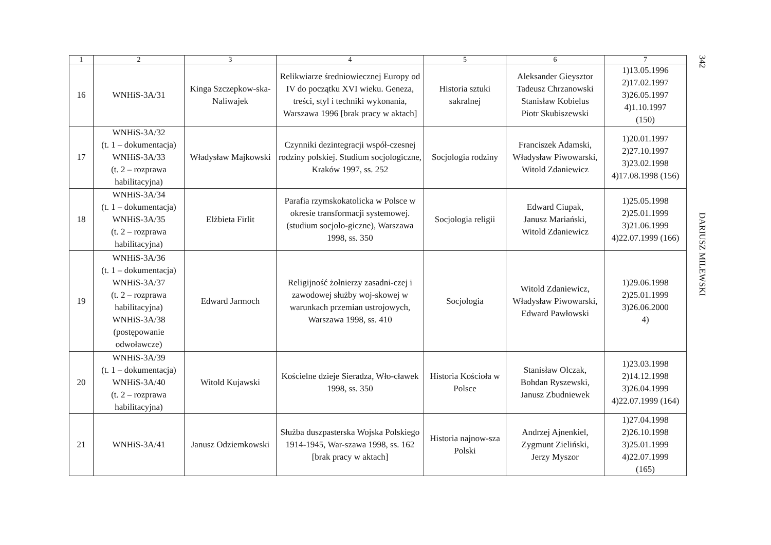| 1 | 2 | 3 | 4 | 5 | 6 | 7 |
| --- | --- | --- | --- | --- | --- | --- |
| 16 | WNHiS-3A/31 | Kinga Szczepkow-ska-Naliwajek | Relikwiarze średniowiecznej Europy od IV do początku XVI wieku. Geneza, treści, styl i techniki wykonania, Warszawa 1996 [brak pracy w aktach] | Historia sztuki sakralnej | Aleksander Gieysztor Tadeusz Chrzanowski Stanisław Kobielus Piotr Skubiszewski | 1)13.05.1996 2)17.02.1997 3)26.05.1997 4)1.10.1997 (150) |
| 17 | WNHiS-3A/32 (t. 1 – dokumentacja) WNHiS-3A/33 (t. 2 – rozprawa habilitacyjna) | Władysław Majkowski | Czynniki dezintegracji współ-czesnej rodziny polskiej. Studium socjologiczne, Kraków 1997, ss. 252 | Socjologia rodziny | Franciszek Adamski, Władysław Piwowarski, Witold Zdaniewicz | 1)20.01.1997 2)27.10.1997 3)23.02.1998 4)17.08.1998 (156) |
| 18 | WNHiS-3A/34 (t. 1 – dokumentacja) WNHiS-3A/35 (t. 2 – rozprawa habilitacyjna) | Elżbieta Firlit | Parafia rzymskokatolicka w Polsce w okresie transformacji systemowej. (studium socjolo-giczne), Warszawa 1998, ss. 350 | Socjologia religii | Edward Ciupak, Janusz Mariański, Witold Zdaniewicz | 1)25.05.1998 2)25.01.1999 3)21.06.1999 4)22.07.1999 (166) |
| 19 | WNHiS-3A/36 (t. 1 – dokumentacja) WNHiS-3A/37 (t. 2 – rozprawa habilitacyjna) WNHiS-3A/38 (postępowanie odwoławcze) | Edward Jarmoch | Religijność żołnierzy zasadni-czej i zawodowej służby woj-skowej w warunkach przemian ustrojowych, Warszawa 1998, ss. 410 | Socjologia | Witold Zdaniewicz, Władysław Piwowarski, Edward Pawłowski | 1)29.06.1998 2)25.01.1999 3)26.06.2000 4) |
| 20 | WNHiS-3A/39 (t. 1 – dokumentacja) WNHiS-3A/40 (t. 2 – rozprawa habilitacyjna) | Witold Kujawski | Kościelne dzieje Sieradza, Wło-cławek 1998, ss. 350 | Historia Kościoła w Polsce | Stanisław Olczak, Bohdan Ryszewski, Janusz Zbudniewek | 1)23.03.1998 2)14.12.1998 3)26.04.1999 4)22.07.1999 (164) |
| 21 | WNHiS-3A/41 | Janusz Odziemkowski | Służba duszpasterska Wojska Polskiego 1914-1945, War-szawa 1998, ss. 162 [brak pracy w aktach] | Historia najnow-sza Polski | Andrzej Ajnenkiel, Zygmunt Zieliński, Jerzy Myszor | 1)27.04.1998 2)26.10.1998 3)25.01.1999 4)22.07.1999 (165) |
342
DARIUSZ MILEWSKI